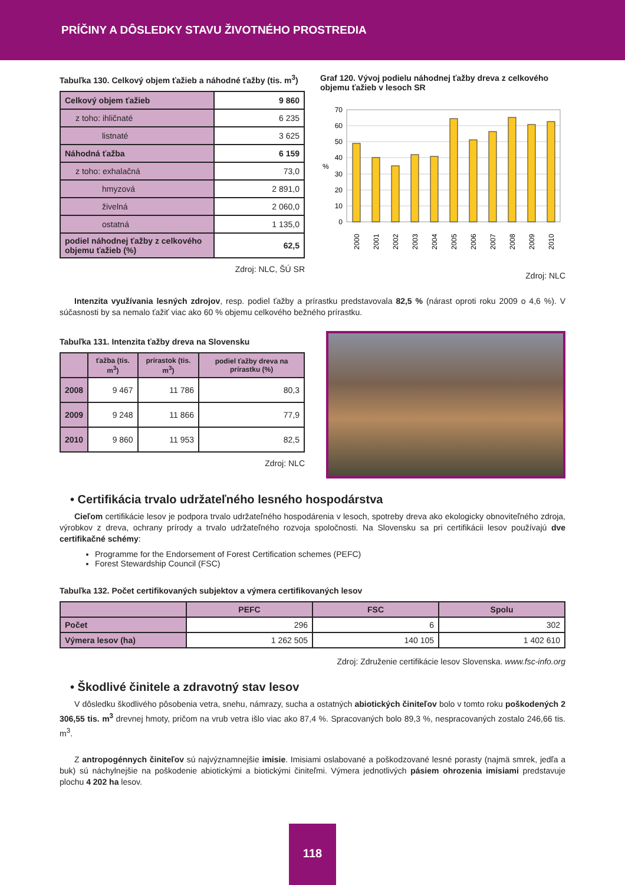PRÍČINY A DÔSLEDKY STAVU ŽIVOTNÉHO PROSTREDIA
Tabuľka 130. Celkový objem ťažieb a náhodné ťažby (tis. m<sup>3</sup>)
| Celkový objem ťažieb | 9 860 |
| z toho: ihličnaté | 6 235 |
| listnaté | 3 625 |
| Náhodná ťažba | 6 159 |
| z toho: exhalačná | 73,0 |
| hmyzová | 2 891,0 |
| živelná | 2 060,0 |
| ostatná | 1 135,0 |
| podiel náhodnej ťažby z celkového objemu ťažieb (%) | 62,5 |
Zdroj: NLC, ŠÚ SR
Graf 120. Vývoj podielu náhodnej ťažby dreva z celkového objemu ťažieb v lesoch SR
70
60
50
40
30
20
10
0
%
2000
2001
2002
2003
2004
2005
2006
2007
2008
2009
2010
Zdroj: NLC
Intenzita využívania lesných zdrojov, resp. podiel ťažby a prírastku predstavovala 82,5 % (nárast oproti roku 2009 o 4,6 %). V súčasnosti by sa nemalo ťažiť viac ako 60 % objemu celkového bežného prírastku.
Tabuľka 131. Intenzita ťažby dreva na Slovensku
| | ťažba (tis. m<sup>3</sup>) | prírastok (tis. m<sup>3</sup>) | podiel ťažby dreva na prírastku (%) |
| --- | --- | --- | --- |
| 2008 | 9 467 | 11 786 | 80,3 |
| 2009 | 9 248 | 11 866 | 77,9 |
| 2010 | 9 860 | 11 953 | 82,5 |
Zdroj: NLC
• Certifikácia trvalo udržateľného lesného hospodárstva
Cieľom certifikácie lesov je podpora trvalo udržateľného hospodárenia v lesoch, spotreby dreva ako ekologicky obnoviteľného zdroja, výrobkov z dreva, ochrany prírody a trvalo udržateľného rozvoja spoločnosti. Na Slovensku sa pri certifikácii lesov používajú dve certifikačné schémy:
Programme for the Endorsement of Forest Certification schemes (PEFC)
Forest Stewardship Council (FSC)
Tabuľka 132. Počet certifikovaných subjektov a výmera certifikovaných lesov
| | PEFC | FSC | Spolu |
| --- | --- | --- | --- |
| Počet | 296 | 6 | 302 |
| Výmera lesov (ha) | 1 262 505 | 140 105 | 1 402 610 |
Zdroj: Združenie certifikácie lesov Slovenska. www.fsc-info.org
• Škodlivé činitele a zdravotný stav lesov
V dôsledku škodlivého pôsobenia vetra, snehu, námrazy, sucha a ostatných abiotických činiteľov bolo v tomto roku poško­dených 2 306,55 tis. m<sup>3</sup> drevnej hmoty, pričom na vrub vetra išlo viac ako 87,4 %. Spracovaných bolo 89,3 %, nespracovaných zostalo 246,66 tis. m<sup>3</sup>.
Z antropogénnych činiteľov sú najvýznamnejšie imisie. Imisiami oslabované a poškodzované lesné porasty (najmä smrek, jedľa a buk) sú náchylnejšie na poškodenie abiotickými a biotickými činiteľmi. Výmera jednotlivých pásiem ohrozenia imisiami predstavuje plochu 4 202 ha lesov.
118